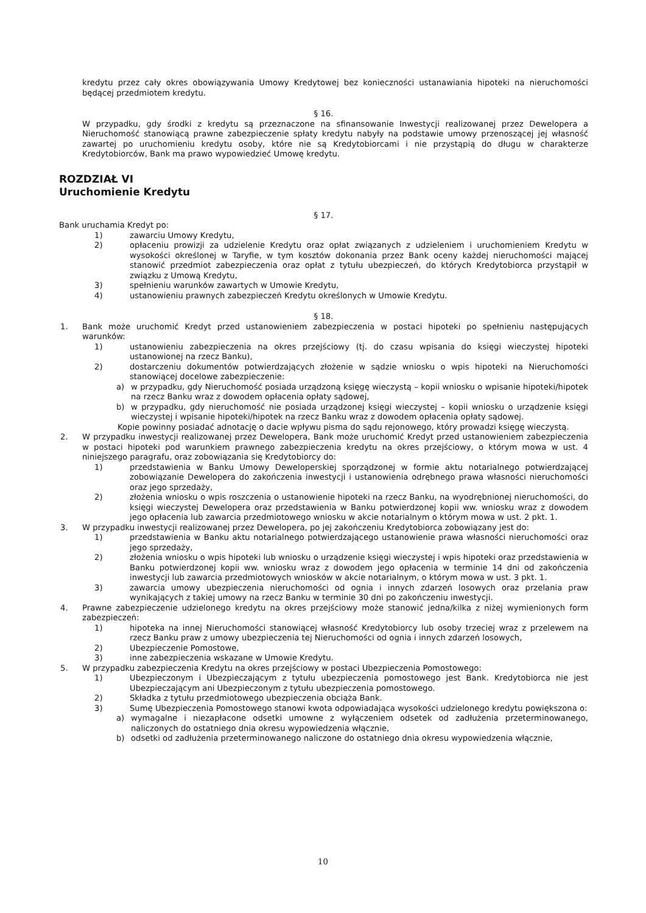kredytu przez cały okres obowiązywania Umowy Kredytowej bez konieczności ustanawiania hipoteki na nieruchomości będącej przedmiotem kredytu.
§ 16.
W przypadku, gdy środki z kredytu są przeznaczone na sfinansowanie Inwestycji realizowanej przez Dewelopera a Nieruchomość stanowiącą prawne zabezpieczenie spłaty kredytu nabyły na podstawie umowy przenoszącej jej własność zawartej po uruchomieniu kredytu osoby, które nie są Kredytobiorcami i nie przystąpią do długu w charakterze Kredytobiorców, Bank ma prawo wypowiedzieć Umowę kredytu.
ROZDZIAŁ VI
Uruchomienie Kredytu
§ 17.
Bank uruchamia Kredyt po:
1) zawarciu Umowy Kredytu,
2) opłaceniu prowizji za udzielenie Kredytu oraz opłat związanych z udzieleniem i uruchomieniem Kredytu w wysokości określonej w Taryfie, w tym kosztów dokonania przez Bank oceny każdej nieruchomości mającej stanowić przedmiot zabezpieczenia oraz opłat z tytułu ubezpieczeń, do których Kredytobiorca przystąpił w związku z Umową Kredytu,
3) spełnieniu warunków zawartych w Umowie Kredytu,
4) ustanowieniu prawnych zabezpieczeń Kredytu określonych w Umowie Kredytu.
§ 18.
1. Bank może uruchomić Kredyt przed ustanowieniem zabezpieczenia w postaci hipoteki po spełnieniu następujących warunków:
1) ustanowieniu zabezpieczenia na okres przejściowy (tj. do czasu wpisania do księgi wieczystej hipoteki ustanowionej na rzecz Banku),
2) dostarczeniu dokumentów potwierdzających złożenie w sądzie wniosku o wpis hipoteki na Nieruchomości stanowiącej docelowe zabezpieczenie:
a) w przypadku, gdy Nieruchomość posiada urządzoną księgę wieczystą – kopii wniosku o wpisanie hipoteki/hipotek na rzecz Banku wraz z dowodem opłacenia opłaty sądowej,
b) w przypadku, gdy nieruchomość nie posiada urządzonej księgi wieczystej – kopii wniosku o urządzenie księgi wieczystej i wpisanie hipoteki/hipotek na rzecz Banku wraz z dowodem opłacenia opłaty sądowej.
Kopie powinny posiadać adnotację o dacie wpływu pisma do sądu rejonowego, który prowadzi księgę wieczystą.
2. W przypadku inwestycji realizowanej przez Dewelopera, Bank może uruchomić Kredyt przed ustanowieniem zabezpieczenia w postaci hipoteki pod warunkiem prawnego zabezpieczenia kredytu na okres przejściowy, o którym mowa w ust. 4 niniejszego paragrafu, oraz zobowiązania się Kredytobiorcy do:
1) przedstawienia w Banku Umowy Deweloperskiej sporządzonej w formie aktu notarialnego potwierdzającej zobowiązanie Dewelopera do zakończenia inwestycji i ustanowienia odrębnego prawa własności nieruchomości oraz jego sprzedaży,
2) złożenia wniosku o wpis roszczenia o ustanowienie hipoteki na rzecz Banku, na wyodrębnionej nieruchomości, do księgi wieczystej Dewelopera oraz przedstawienia w Banku potwierdzonej kopii ww. wniosku wraz z dowodem jego opłacenia lub zawarcia przedmiotowego wniosku w akcie notarialnym o którym mowa w ust. 2 pkt. 1.
3. W przypadku inwestycji realizowanej przez Dewelopera, po jej zakończeniu Kredytobiorca zobowiązany jest do:
1) przedstawienia w Banku aktu notarialnego potwierdzającego ustanowienie prawa własności nieruchomości oraz jego sprzedaży,
2) złożenia wniosku o wpis hipoteki lub wniosku o urządzenie księgi wieczystej i wpis hipoteki oraz przedstawienia w Banku potwierdzonej kopii ww. wniosku wraz z dowodem jego opłacenia w terminie 14 dni od zakończenia inwestycji lub zawarcia przedmiotowych wniosków w akcie notarialnym, o którym mowa w ust. 3 pkt. 1.
3) zawarcia umowy ubezpieczenia nieruchomości od ognia i innych zdarzeń losowych oraz przelania praw wynikających z takiej umowy na rzecz Banku w terminie 30 dni po zakończeniu inwestycji.
4. Prawne zabezpieczenie udzielonego kredytu na okres przejściowy może stanowić jedna/kilka z niżej wymienionych form zabezpieczeń:
1) hipoteka na innej Nieruchomości stanowiącej własność Kredytobiorcy lub osoby trzeciej wraz z przelewem na rzecz Banku praw z umowy ubezpieczenia tej Nieruchomości od ognia i innych zdarzeń losowych,
2) Ubezpieczenie Pomostowe,
3) inne zabezpieczenia wskazane w Umowie Kredytu.
5. W przypadku zabezpieczenia Kredytu na okres przejściowy w postaci Ubezpieczenia Pomostowego:
1) Ubezpieczonym i Ubezpieczającym z tytułu ubezpieczenia pomostowego jest Bank. Kredytobiorca nie jest Ubezpieczającym ani Ubezpieczonym z tytułu ubezpieczenia pomostowego.
2) Składka z tytułu przedmiotowego ubezpieczenia obciąża Bank.
3) Sumę Ubezpieczenia Pomostowego stanowi kwota odpowiadająca wysokości udzielonego kredytu powiększona o:
a) wymagalne i niezapłacone odsetki umowne z wyłączeniem odsetek od zadłużenia przeterminowanego, naliczonych do ostatniego dnia okresu wypowiedzenia włącznie,
b) odsetki od zadłużenia przeterminowanego naliczone do ostatniego dnia okresu wypowiedzenia włącznie,
10